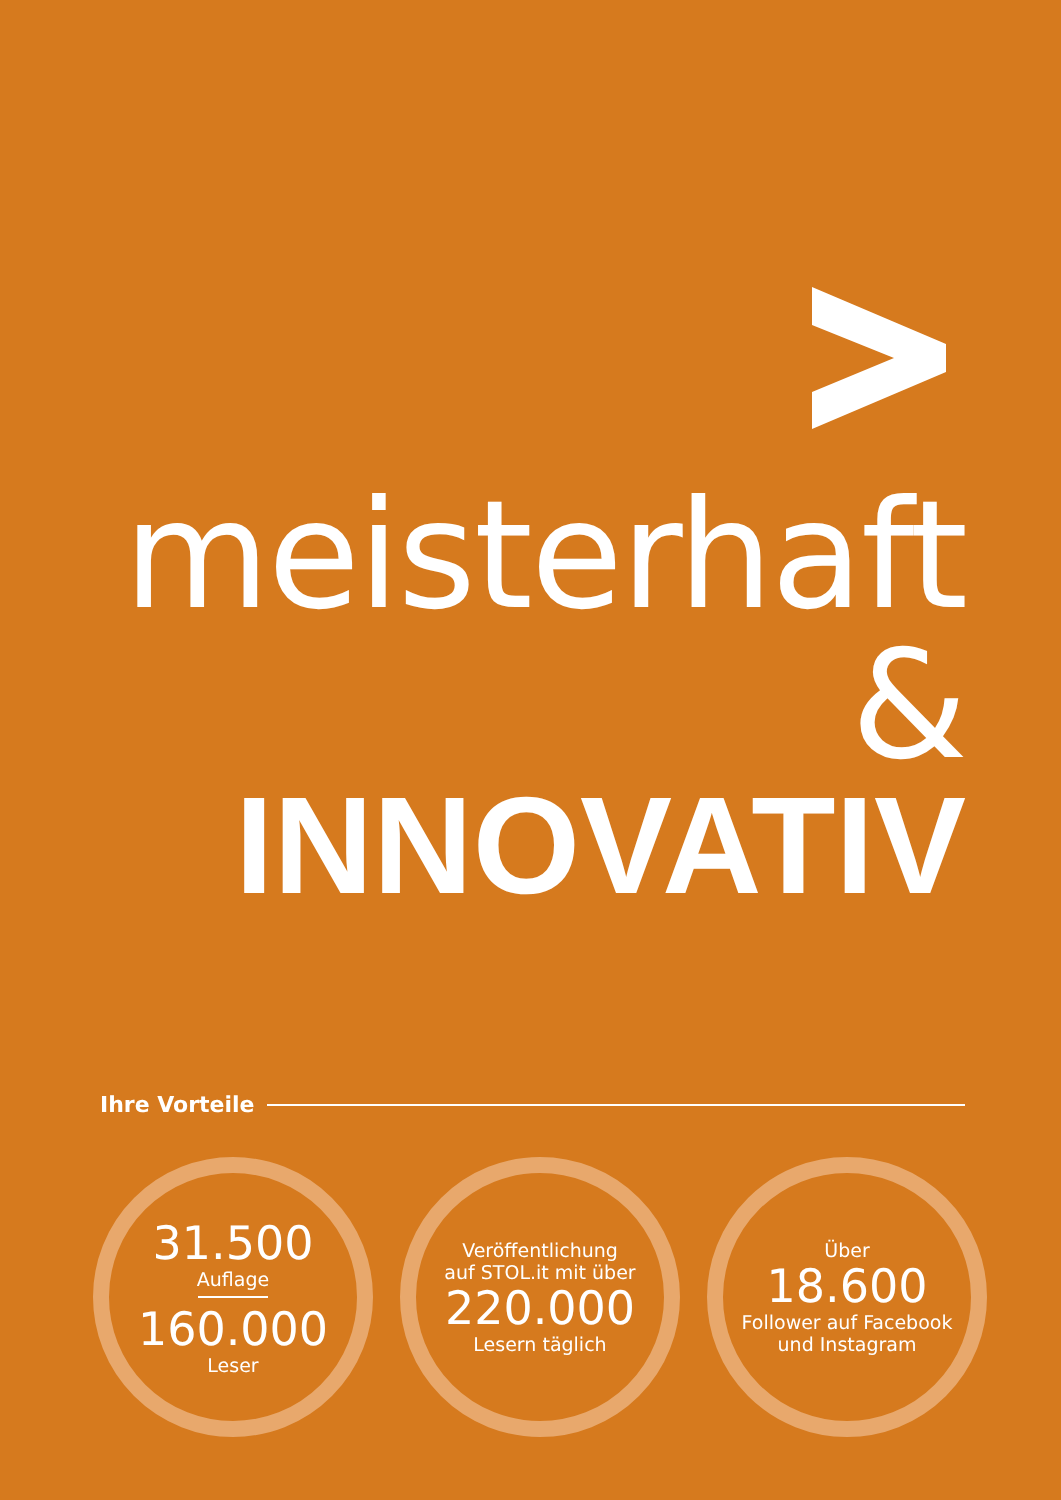meisterhaft &
INNOVATIV
Ihre Vorteile
31.500
Auflage
160.000
Leser
Veröffentlichung
auf STOL.it mit über
220.000
Lesern täglich
Über
18.600
Follower auf Facebook
und Instagram